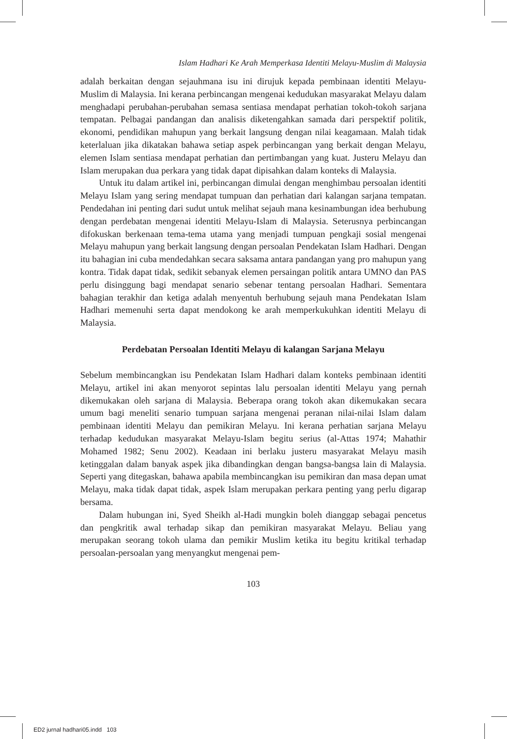Islam Hadhari Ke Arah Memperkasa Identiti Melayu-Muslim di Malaysia
adalah berkaitan dengan sejauhmana isu ini dirujuk kepada pembinaan identiti Melayu-Muslim di Malaysia. Ini kerana perbincangan mengenai kedudukan masyarakat Melayu dalam menghadapi perubahan-perubahan semasa sentiasa mendapat perhatian tokoh-tokoh sarjana tempatan. Pelbagai pandangan dan analisis diketengahkan samada dari perspektif politik, ekonomi, pendidikan mahupun yang berkait langsung dengan nilai keagamaan. Malah tidak keterlaluan jika dikatakan bahawa setiap aspek perbincangan yang berkait dengan Melayu, elemen Islam sentiasa mendapat perhatian dan pertimbangan yang kuat. Justeru Melayu dan Islam merupakan dua perkara yang tidak dapat dipisahkan dalam konteks di Malaysia.
Untuk itu dalam artikel ini, perbincangan dimulai dengan menghimbau persoalan identiti Melayu Islam yang sering mendapat tumpuan dan perhatian dari kalangan sarjana tempatan. Pendedahan ini penting dari sudut untuk melihat sejauh mana kesinambungan idea berhubung dengan perdebatan mengenai identiti Melayu-Islam di Malaysia. Seterusnya perbincangan difokuskan berkenaan tema-tema utama yang menjadi tumpuan pengkaji sosial mengenai Melayu mahupun yang berkait langsung dengan persoalan Pendekatan Islam Hadhari. Dengan itu bahagian ini cuba mendedahkan secara saksama antara pandangan yang pro mahupun yang kontra. Tidak dapat tidak, sedikit sebanyak elemen persaingan politik antara UMNO dan PAS perlu disinggung bagi mendapat senario sebenar tentang persoalan Hadhari. Sementara bahagian terakhir dan ketiga adalah menyentuh berhubung sejauh mana Pendekatan Islam Hadhari memenuhi serta dapat mendokong ke arah memperkukuhkan identiti Melayu di Malaysia.
Perdebatan Persoalan Identiti Melayu di kalangan Sarjana Melayu
Sebelum membincangkan isu Pendekatan Islam Hadhari dalam konteks pembinaan identiti Melayu, artikel ini akan menyorot sepintas lalu persoalan identiti Melayu yang pernah dikemukakan oleh sarjana di Malaysia. Beberapa orang tokoh akan dikemukakan secara umum bagi meneliti senario tumpuan sarjana mengenai peranan nilai-nilai Islam dalam pembinaan identiti Melayu dan pemikiran Melayu. Ini kerana perhatian sarjana Melayu terhadap kedudukan masyarakat Melayu-Islam begitu serius (al-Attas 1974; Mahathir Mohamed 1982; Senu 2002). Keadaan ini berlaku justeru masyarakat Melayu masih ketinggalan dalam banyak aspek jika dibandingkan dengan bangsa-bangsa lain di Malaysia. Seperti yang ditegaskan, bahawa apabila membincangkan isu pemikiran dan masa depan umat Melayu, maka tidak dapat tidak, aspek Islam merupakan perkara penting yang perlu digarap bersama.
Dalam hubungan ini, Syed Sheikh al-Hadi mungkin boleh dianggap sebagai pencetus dan pengkritik awal terhadap sikap dan pemikiran masyarakat Melayu. Beliau yang merupakan seorang tokoh ulama dan pemikir Muslim ketika itu begitu kritikal terhadap persoalan-persoalan yang menyangkut mengenai pem-
103
ED2 jurnal hadhari05.indd 103